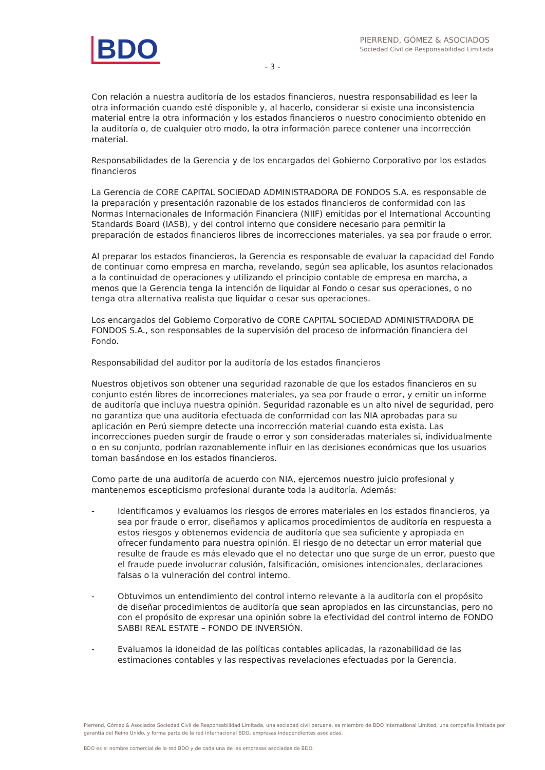BDO
PIERREND, GÓMEZ & ASOCIADOS
Sociedad Civil de Responsabilidad Limitada
- 3 -
Con relación a nuestra auditoría de los estados financieros, nuestra responsabilidad es leer la otra información cuando esté disponible y, al hacerlo, considerar si existe una inconsistencia material entre la otra información y los estados financieros o nuestro conocimiento obtenido en la auditoría o, de cualquier otro modo, la otra información parece contener una incorrección material.
Responsabilidades de la Gerencia y de los encargados del Gobierno Corporativo por los estados financieros
La Gerencia de CORE CAPITAL SOCIEDAD ADMINISTRADORA DE FONDOS S.A. es responsable de la preparación y presentación razonable de los estados financieros de conformidad con las Normas Internacionales de Información Financiera (NIIF) emitidas por el International Accounting Standards Board (IASB), y del control interno que considere necesario para permitir la preparación de estados financieros libres de incorrecciones materiales, ya sea por fraude o error.
Al preparar los estados financieros, la Gerencia es responsable de evaluar la capacidad del Fondo de continuar como empresa en marcha, revelando, según sea aplicable, los asuntos relacionados a la continuidad de operaciones y utilizando el principio contable de empresa en marcha, a menos que la Gerencia tenga la intención de liquidar al Fondo o cesar sus operaciones, o no tenga otra alternativa realista que liquidar o cesar sus operaciones.
Los encargados del Gobierno Corporativo de CORE CAPITAL SOCIEDAD ADMINISTRADORA DE FONDOS S.A., son responsables de la supervisión del proceso de información financiera del Fondo.
Responsabilidad del auditor por la auditoría de los estados financieros
Nuestros objetivos son obtener una seguridad razonable de que los estados financieros en su conjunto estén libres de incorreciones materiales, ya sea por fraude o error, y emitir un informe de auditoría que incluya nuestra opinión. Seguridad razonable es un alto nivel de seguridad, pero no garantiza que una auditoría efectuada de conformidad con las NIA aprobadas para su aplicación en Perú siempre detecte una incorrección material cuando esta exista. Las incorrecciones pueden surgir de fraude o error y son consideradas materiales si, individualmente o en su conjunto, podrían razonablemente influir en las decisiones económicas que los usuarios toman basándose en los estados financieros.
Como parte de una auditoría de acuerdo con NIA, ejercemos nuestro juicio profesional y mantenemos escepticismo profesional durante toda la auditoría. Además:
- Identificamos y evaluamos los riesgos de errores materiales en los estados financieros, ya sea por fraude o error, diseñamos y aplicamos procedimientos de auditoría en respuesta a estos riesgos y obtenemos evidencia de auditoría que sea suficiente y apropiada en ofrecer fundamento para nuestra opinión. El riesgo de no detectar un error material que resulte de fraude es más elevado que el no detectar uno que surge de un error, puesto que el fraude puede involucrar colusión, falsificación, omisiones intencionales, declaraciones falsas o la vulneración del control interno.
- Obtuvimos un entendimiento del control interno relevante a la auditoría con el propósito de diseñar procedimientos de auditoría que sean apropiados en las circunstancias, pero no con el propósito de expresar una opinión sobre la efectividad del control interno de FONDO SABBI REAL ESTATE – FONDO DE INVERSIÓN.
- Evaluamos la idoneidad de las políticas contables aplicadas, la razonabilidad de las estimaciones contables y las respectivas revelaciones efectuadas por la Gerencia.
Pierrend, Gómez & Asociados Sociedad Civil de Responsabilidad Limitada, una sociedad civil peruana, es miembro de BDO International Limited, una compañía limitada por garantía del Reino Unido, y forma parte de la red internacional BDO, empresas independientes asociadas.
BDO es el nombre comercial de la red BDO y de cada una de las empresas asociadas de BDO.